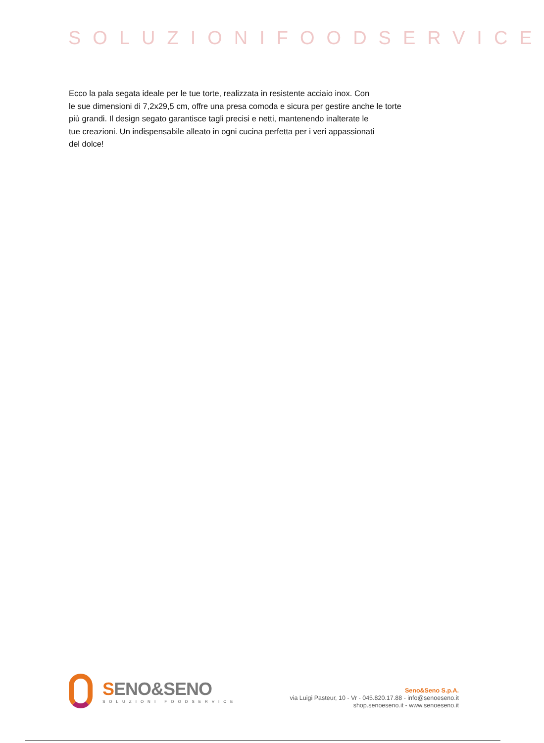SOLUZIONIFOODSERVICE
Ecco la pala segata ideale per le tue torte, realizzata in resistente acciaio inox. Con
le sue dimensioni di 7,2x29,5 cm, offre una presa comoda e sicura per gestire anche le torte
più grandi. Il design segato garantisce tagli precisi e netti, mantenendo inalterate le
tue creazioni. Un indispensabile alleato in ogni cucina perfetta per i veri appassionati
del dolce!
SENO&SENO
SOLUZIONI FOODSERVICE
Seno&Seno S.p.A.
via Luigi Pasteur, 10 - Vr - 045.820.17.88 - info@senoeseno.it
shop.senoeseno.it - www.senoeseno.it